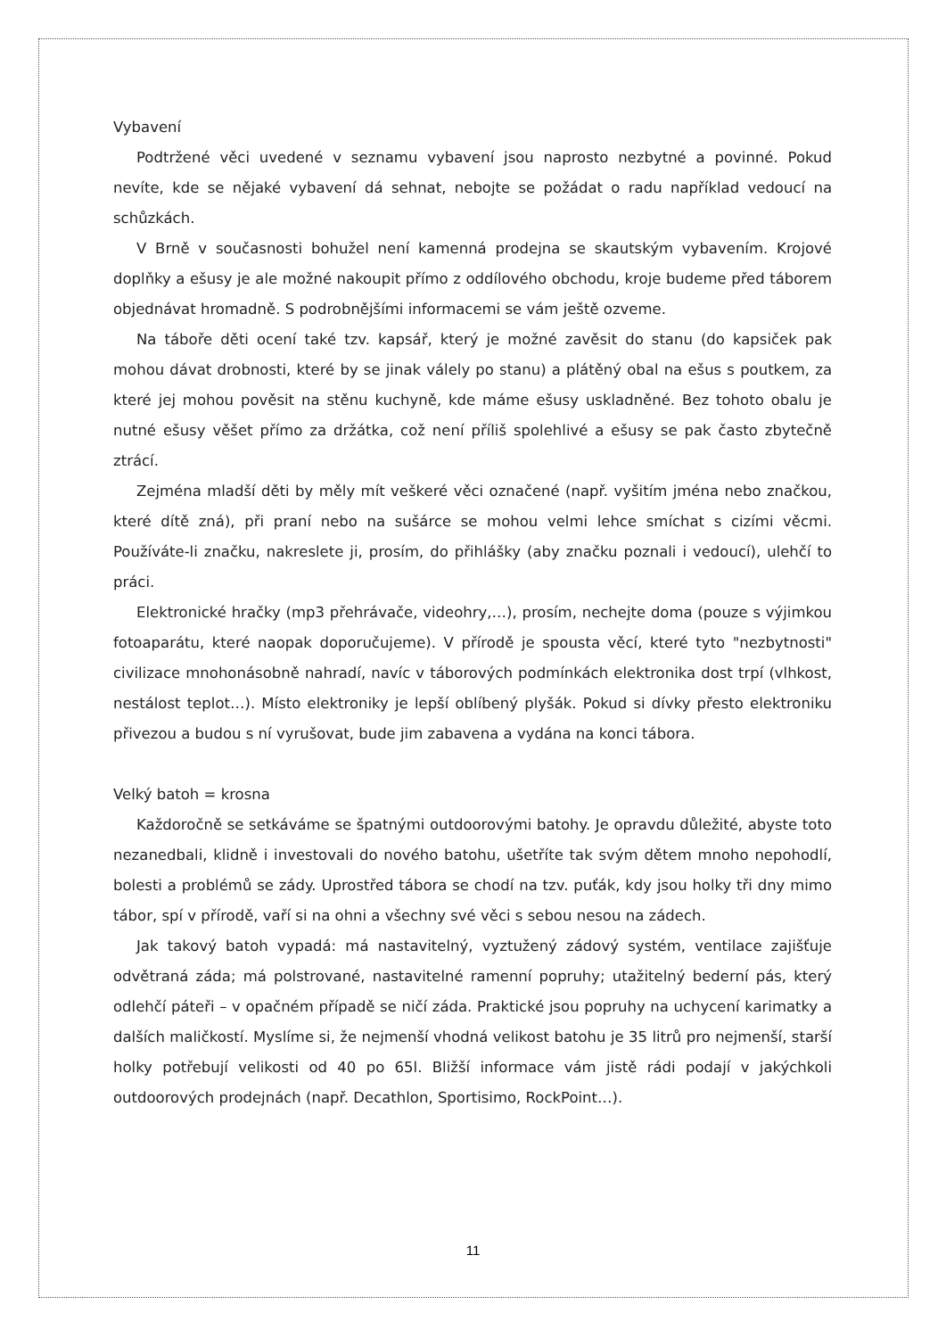Vybavení
Podtržené věci uvedené v seznamu vybavení jsou naprosto nezbytné a povinné. Pokud nevíte, kde se nějaké vybavení dá sehnat, nebojte se požádat o radu například vedoucí na schůzkách.
V Brně v současnosti bohužel není kamenná prodejna se skautským vybavením. Krojové doplňky a ešusy je ale možné nakoupit přímo z oddílového obchodu, kroje budeme před táborem objednávat hromadně. S podrobnějšími informacemi se vám ještě ozveme.
Na táboře děti ocení také tzv. kapsář, který je možné zavěsit do stanu (do kapsiček pak mohou dávat drobnosti, které by se jinak válely po stanu) a plátěný obal na ešus s poutkem, za které jej mohou pověsit na stěnu kuchyně, kde máme ešusy uskladněné. Bez tohoto obalu je nutné ešusy věšet přímo za držátka, což není příliš spolehlivé a ešusy se pak často zbytečně ztrácí.
Zejména mladší děti by měly mít veškeré věci označené (např. vyšitím jména nebo značkou, které dítě zná), při praní nebo na sušárce se mohou velmi lehce smíchat s cizími věcmi. Používáte-li značku, nakreslete ji, prosím, do přihlášky (aby značku poznali i vedoucí), ulehčí to práci.
Elektronické hračky (mp3 přehrávače, videohry,…), prosím, nechejte doma (pouze s výjimkou fotoaparátu, které naopak doporučujeme). V přírodě je spousta věcí, které tyto "nezbytnosti" civilizace mnohonásobně nahradí, navíc v táborových podmínkách elektronika dost trpí (vlhkost, nestálost teplot…). Místo elektroniky je lepší oblíbený plyšák. Pokud si dívky přesto elektroniku přivezou a budou s ní vyrušovat, bude jim zabavena a vydána na konci tábora.
Velký batoh = krosna
Každoročně se setkáváme se špatnými outdoorovými batohy. Je opravdu důležité, abyste toto nezanedbali, klidně i investovali do nového batohu, ušetříte tak svým dětem mnoho nepohodlí, bolesti a problémů se zády. Uprostřed tábora se chodí na tzv. puťák, kdy jsou holky tři dny mimo tábor, spí v přírodě, vaří si na ohni a všechny své věci s sebou nesou na zádech.
Jak takový batoh vypadá: má nastavitelný, vyztužený zádový systém, ventilace zajišťuje odvětraná záda; má polstrované, nastavitelné ramenní popruhy; utažitelný bederní pás, který odlehčí páteři – v opačném případě se ničí záda. Praktické jsou popruhy na uchycení karimatky a dalších maličkostí. Myslíme si, že nejmenší vhodná velikost batohu je 35 litrů pro nejmenší, starší holky potřebují velikosti od 40 po 65l. Bližší informace vám jistě rádi podají v jakýchkoli outdoorových prodejnách (např. Decathlon, Sportisimo, RockPoint…).
11